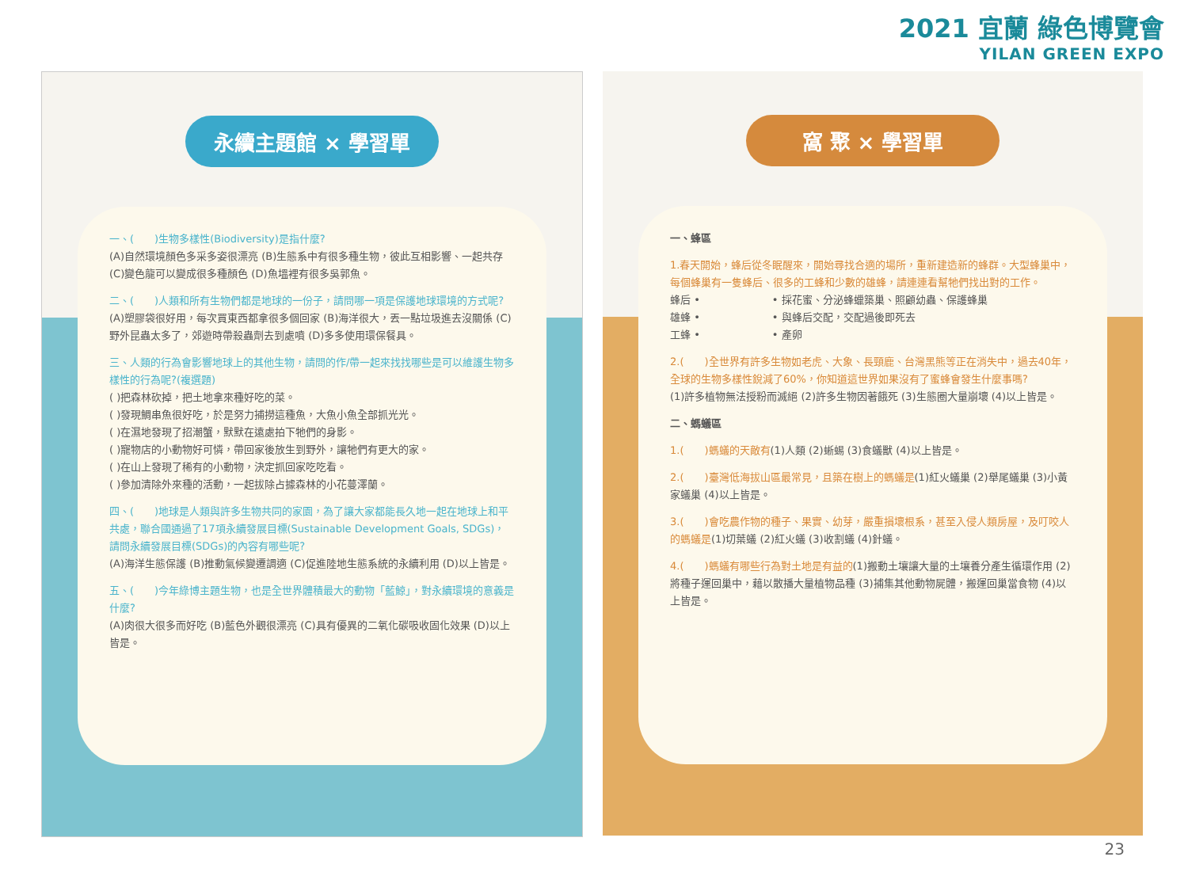2021 宜蘭 綠色博覽會
YILAN GREEN EXPO
永續主題館 × 學習單
一、(　　)生物多樣性(Biodiversity)是指什麼?
(A)自然環境顏色多采多姿很漂亮 (B)生態系中有很多種生物，彼此互相影響、一起共存 (C)變色龍可以變成很多種顏色 (D)魚塭裡有很多吳郭魚。
二、(　　)人類和所有生物們都是地球的一份子，請問哪一項是保護地球環境的方式呢?
(A)塑膠袋很好用，每次買東西都拿很多個回家 (B)海洋很大，丟一點垃圾進去沒關係 (C)野外昆蟲太多了，郊遊時帶殺蟲劑去到處噴 (D)多多使用環保餐具。
三、人類的行為會影響地球上的其他生物，請問的作/帶一起來找找哪些是可以維護生物多樣性的行為呢?(複選題)
( )把森林砍掉，把土地拿來種好吃的菜。
( )發現鯛串魚很好吃，於是努力捕撈這種魚，大魚小魚全部抓光光。
( )在濕地發現了招潮蟹，默默在遠處拍下牠們的身影。
( )寵物店的小動物好可憐，帶回家後放生到野外，讓牠們有更大的家。
( )在山上發現了稀有的小動物，決定抓回家吃吃看。
( )參加清除外來種的活動，一起拔除占據森林的小花蔓澤蘭。
四、(　　)地球是人類與許多生物共同的家園，為了讓大家都能長久地一起在地球上和平共處，聯合國通過了17項永續發展目標(Sustainable Development Goals, SDGs)，請問永續發展目標(SDGs)的內容有哪些呢?
(A)海洋生態保護 (B)推動氣候變遷調適 (C)促進陸地生態系統的永續利用 (D)以上皆是。
五、(　　)今年綠博主題生物，也是全世界體積最大的動物「藍鯨」，對永續環境的意義是什麼?
(A)肉很大很多而好吃 (B)藍色外觀很漂亮 (C)具有優異的二氧化碳吸收固化效果 (D)以上皆是。
窩 聚 × 學習單
一、蜂區
1.春天開始，蜂后從冬眠醒來，開始尋找合適的場所，重新建造新的蜂群。大型蜂巢中，每個蜂巢有一隻蜂后、很多的工蜂和少數的雄蜂，請連連看幫牠們找出對的工作。
蜂后 •　　　　　　　• 採花蜜、分泌蜂蠟築巢、照顧幼蟲、保護蜂巢
雄蜂 •　　　　　　　• 與蜂后交配，交配過後即死去
工蜂 •　　　　　　　• 產卵
2.(　　)全世界有許多生物如老虎、大象、長頸鹿、台灣黑熊等正在消失中，過去40年，全球的生物多樣性銳減了60%，你知道這世界如果沒有了蜜蜂會發生什麼事嗎?
(1)許多植物無法授粉而滅絕 (2)許多生物因著餓死 (3)生態圈大量崩壞 (4)以上皆是。
二、螞蟻區
1.(　　)螞蟻的天敵有(1)人類 (2)蜥蜴 (3)食蟻獸 (4)以上皆是。
2.(　　)臺灣低海拔山區最常見，且築在樹上的螞蟻是(1)紅火蟻巢 (2)舉尾蟻巢 (3)小黃家蟻巢 (4)以上皆是。
3.(　　)會吃農作物的種子、果實、幼芽，嚴重損壞根系，甚至入侵人類房屋，及叮咬人的螞蟻是(1)切葉蟻 (2)紅火蟻 (3)收割蟻 (4)針蟻。
4.(　　)螞蟻有哪些行為對土地是有益的(1)搬動土壤讓大量的土壤養分產生循環作用 (2)將種子運回巢中，藉以散播大量植物品種 (3)捕集其他動物屍體，搬運回巢當食物 (4)以上皆是。
23